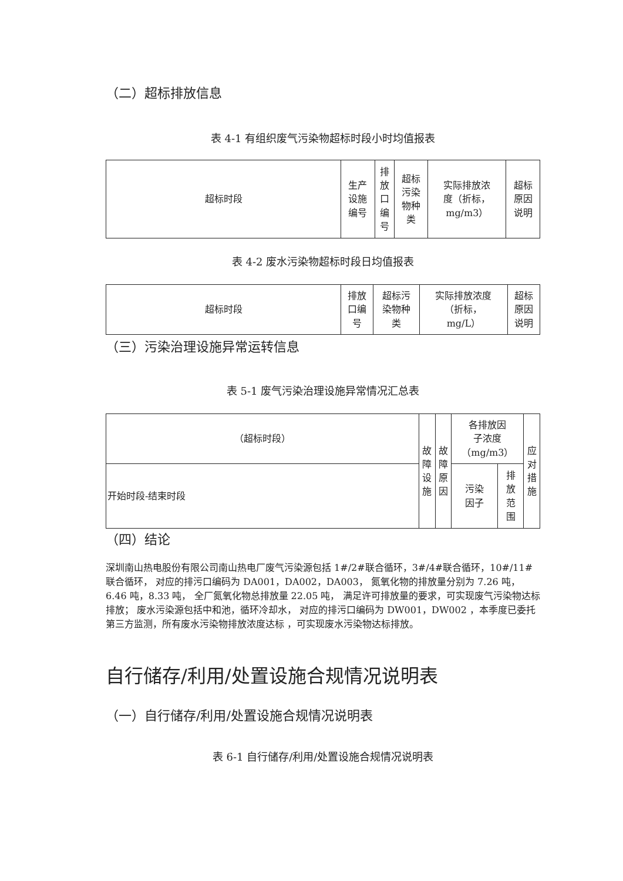（二）超标排放信息
表 4-1 有组织废气污染物超标时段小时均值报表
| 超标时段 | 生产 设施 编号 | 排 放 口 编 号 | 超标 污染 物种 类 | 实际排放浓 度（折标， mg/m3） | 超标 原因 说明 |
| --- | --- | --- | --- | --- | --- |
表 4-2 废水污染物超标时段日均值报表
| 超标时段 | 排放 口编 号 | 超标污 染物种 类 | 实际排放浓度 （折标， mg/L） | 超标 原因 说明 |
| --- | --- | --- | --- | --- |
（三）污染治理设施异常运转信息
表 5-1 废气污染治理设施异常情况汇总表
| （超标时段） | 故 障 设 施 | 故 障 原 因 | 各排放因 子浓度 （mg/m3） | | 应 对 措 施 |
| --- | --- | --- | --- | --- | --- |
| 开始时段-结束时段 | | | 污染 因子 | 排 放 范 围 | |
（四）结论
深圳南山热电股份有限公司南山热电厂废气污染源包括 1#/2#联合循环，3#/4#联合循环，10#/11#联合循环， 对应的排污口编码为 DA001，DA002，DA003， 氮氧化物的排放量分别为 7.26 吨，6.46 吨，8.33 吨， 全厂氮氧化物总排放量 22.05 吨， 满足许可排放量的要求，可实现废气污染物达标排放； 废水污染源包括中和池，循环冷却水， 对应的排污口编码为 DW001，DW002 ，本季度已委托第三方监测，所有废水污染物排放浓度达标 ，可实现废水污染物达标排放。
自行储存/利用/处置设施合规情况说明表
（一）自行储存/利用/处置设施合规情况说明表
表 6-1 自行储存/利用/处置设施合规情况说明表